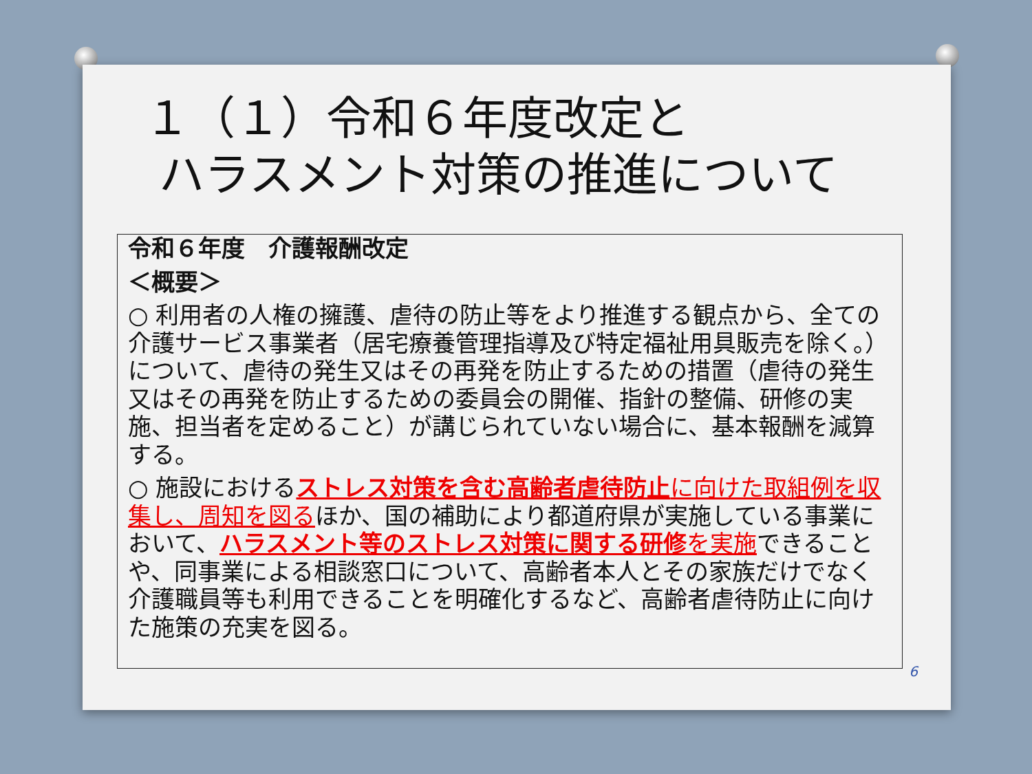１（１）令和６年度改定と
ハラスメント対策の推進について
令和６年度　介護報酬改定
＜概要＞
○ 利用者の人権の擁護、虐待の防止等をより推進する観点から、全ての介護サービス事業者（居宅療養管理指導及び特定福祉用具販売を除く。）について、虐待の発生又はその再発を防止するための措置（虐待の発生又はその再発を防止するための委員会の開催、指針の整備、研修の実施、担当者を定めること）が講じられていない場合に、基本報酬を減算する。
○ 施設におけるストレス対策を含む高齢者虐待防止 に向けた取組例を収集し、周知を図るほか、国の補助により都道府県が実施している事業において、ハラスメント等のストレス対策に関する研修 を実施できることや、同事業による相談窓口について、高齢者本人とその家族だけでなく介護職員等も利用できることを明確化するなど、高齢者虐待防止に向けた施策の充実を図る。
6